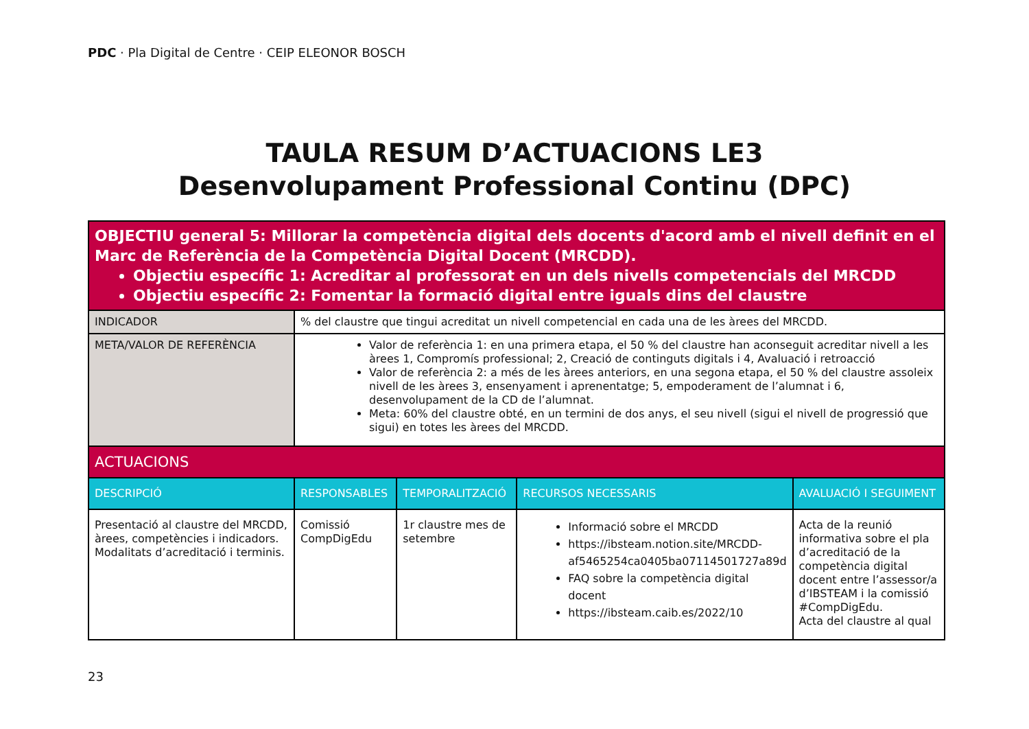PDC · Pla Digital de Centre · CEIP ELEONOR BOSCH
TAULA RESUM D’ACTUACIONS LE3
Desenvolupament Professional Continu (DPC)
| OBJECTIU general 5: Millorar la competència digital dels docents d'acord amb el nivell definit en el Marc de Referència de la Competència Digital Docent (MRCDD). Objectiu específic 1: Acreditar al professorat en un dels nivells competencials del MRCDD Objectiu específic 2: Fomentar la formació digital entre iguals dins del claustre | | | | |
| INDICADOR | % del claustre que tingui acreditat un nivell competencial en cada una de les àrees del MRCDD. | | | |
| META/VALOR DE REFERÈNCIA | Valor de referència 1: en una primera etapa, el 50 % del claustre han aconseguit acreditar nivell a les àrees 1, Compromís professional; 2, Creació de continguts digitals i 4, Avaluació i retroacció Valor de referència 2: a més de les àrees anteriors, en una segona etapa, el 50 % del claustre assoleix nivell de les àrees 3, ensenyament i aprenentatge; 5, empoderament de l’alumnat i 6, desenvolupament de la CD de l’alumnat. Meta: 60% del claustre obté, en un termini de dos anys, el seu nivell (sigui el nivell de progressió que sigui) en totes les àrees del MRCDD. | | | |
| ACTUACIONS | | | | |
| DESCRIPCIÓ | RESPONSABLES | TEMPORALITZACIÓ | RECURSOS NECESSARIS | AVALUACIÓ I SEGUIMENT |
| Presentació al claustre del MRCDD, àrees, competències i indicadors. Modalitats d’acreditació i terminis. | Comissió CompDigEdu | 1r claustre mes de setembre | Informació sobre el MRCDD https://ibsteam.notion.site/MRCDD-af5465254ca0405ba07114501727a89d FAQ sobre la competència digital docent https://ibsteam.caib.es/2022/10 | Acta de la reunió informativa sobre el pla d’acreditació de la competència digital docent entre l’assessor/a d’IBSTEAM i la comissió #CompDigEdu. Acta del claustre al qual |
23